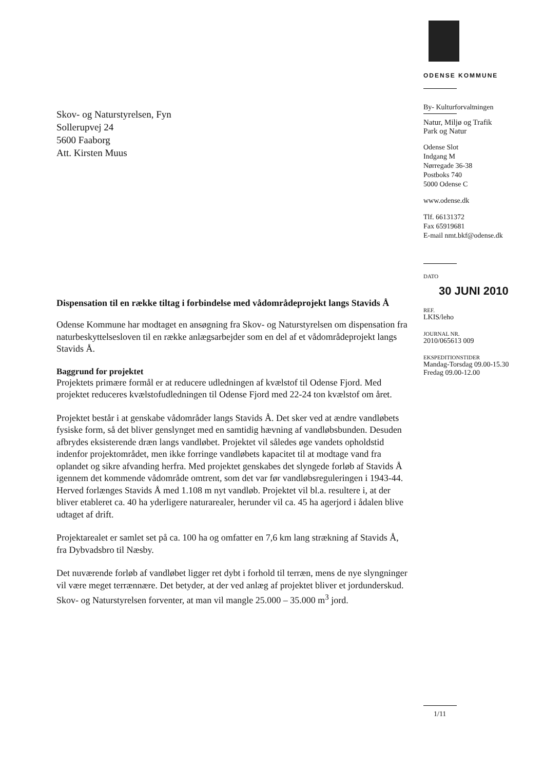Skov- og Naturstyrelsen, Fyn
Sollerupvej 24
5600 Faaborg
Att. Kirsten Muus
Dispensation til en række tiltag i forbindelse med vådområdeprojekt langs Stavids Å
Odense Kommune har modtaget en ansøgning fra Skov- og Naturstyrelsen om dispensation fra naturbeskyttelsesloven til en række anlægsarbejder som en del af et vådområdeprojekt langs Stavids Å.
Baggrund for projektet
Projektets primære formål er at reducere udledningen af kvælstof til Odense Fjord. Med projektet reduceres kvælstofudledningen til Odense Fjord med 22-24 ton kvælstof om året.
Projektet består i at genskabe vådområder langs Stavids Å. Det sker ved at ændre vandløbets fysiske form, så det bliver genslynget med en samtidig hævning af vandløbsbunden. Desuden afbrydes eksisterende dræn langs vandløbet. Projektet vil således øge vandets opholdstid indenfor projektområdet, men ikke forringe vandløbets kapacitet til at modtage vand fra oplandet og sikre afvanding herfra. Med projektet genskabes det slyngede forløb af Stavids Å igennem det kommende vådområde omtrent, som det var før vandløbsreguleringen i 1943-44. Herved forlænges Stavids Å med 1.108 m nyt vandløb. Projektet vil bl.a. resultere i, at der bliver etableret ca. 40 ha yderligere naturarealer, herunder vil ca. 45 ha agerjord i ådalen blive udtaget af drift.
Projektarealet er samlet set på ca. 100 ha og omfatter en 7,6 km lang strækning af Stavids Å, fra Dybvadsbro til Næsby.
Det nuværende forløb af vandløbet ligger ret dybt i forhold til terræn, mens de nye slyngninger vil være meget terrænnære. Det betyder, at der ved anlæg af projektet bliver et jordunderskud. Skov- og Naturstyrelsen forventer, at man vil mangle 25.000 – 35.000 m<sup>3</sup> jord.
ODENSE KOMMUNE
By- Kulturforvaltningen
Natur, Miljø og Trafik
Park og Natur
Odense Slot
Indgang M
Nørregade 36-38
Postboks 740
5000 Odense C
www.odense.dk
Tlf. 66131372
Fax 65919681
E-mail nmt.bkf@odense.dk
DATO
30 JUNI 2010
REF.
LKIS/leho
JOURNAL NR.
2010/065613 009
EKSPEDITIONSTIDER
Mandag-Torsdag 09.00-15.30
Fredag 09.00-12.00
1/11